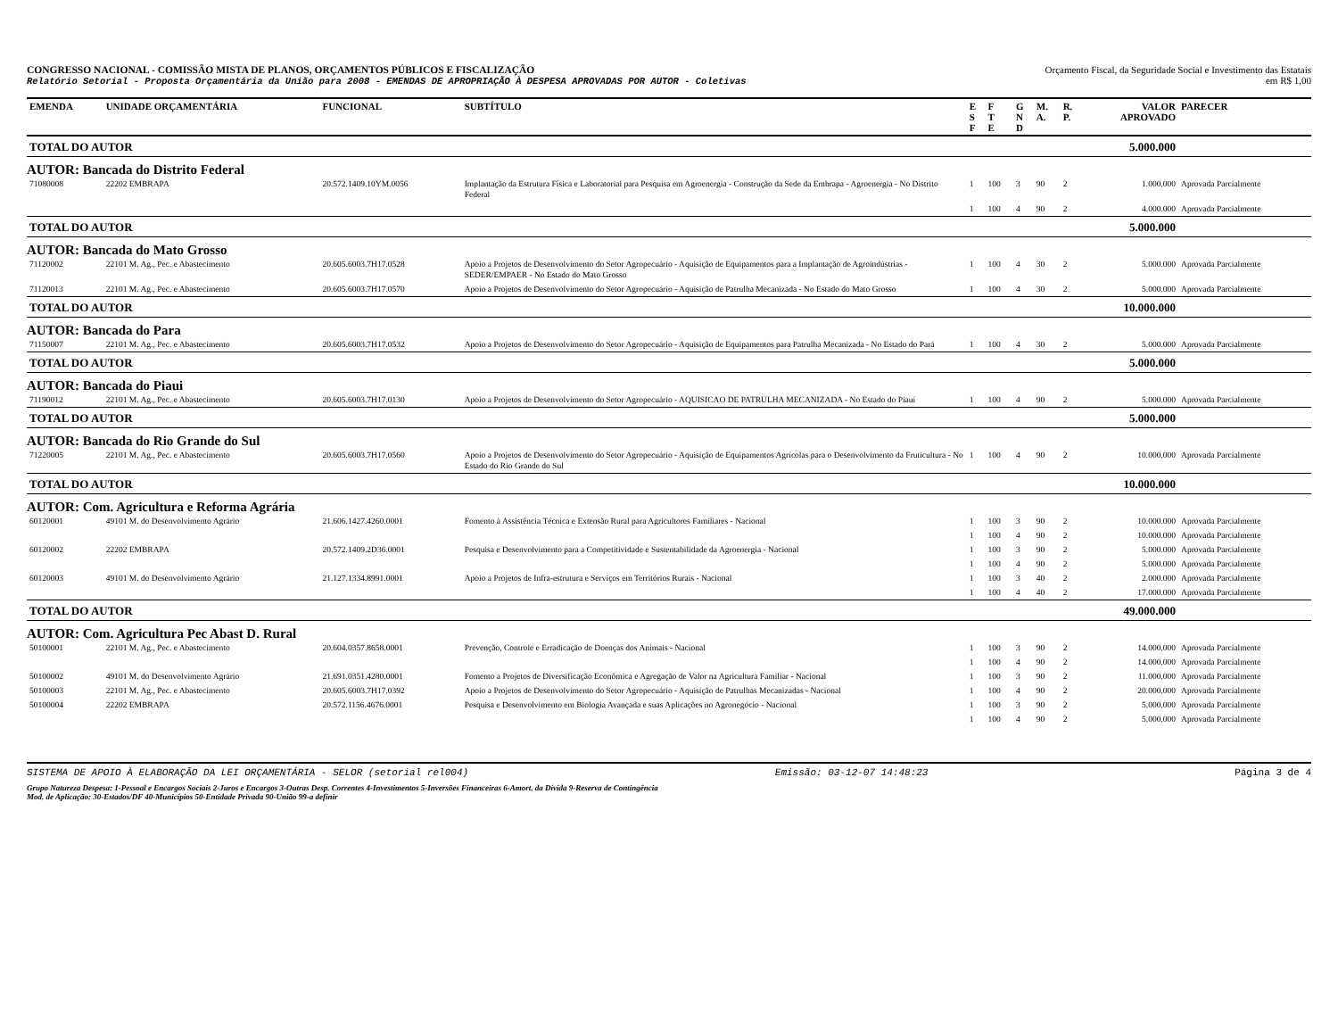CONGRESSO NACIONAL - COMISSÃO MISTA DE PLANOS, ORÇAMENTOS PÚBLICOS E FISCALIZAÇÃO
Relatório Setorial - Proposta Orçamentária da União para 2008 - EMENDAS DE APROPRIAÇÃO À DESPESA APROVADAS POR AUTOR - Coletivas
Orçamento Fiscal, da Seguridade Social e Investimento das Estatais
em R$ 1,00
| EMENDA | UNIDADE ORÇAMENTÁRIA | FUNCIONAL | SUBTÍTULO | E S F | F T E | G N D | M. A. | R. P. | VALOR APROVADO | PARECER |
| --- | --- | --- | --- | --- | --- | --- | --- | --- | --- | --- |
| TOTAL DO AUTOR | | | | | | | | | 5.000.000 | |
| AUTOR: Bancada do Distrito Federal | | | | | | | | | | |
| 71080008 | 22202 EMBRAPA | 20.572.1409.10YM.0056 | Implantação da Estrutura Física e Laboratorial para Pesquisa em Agroenergia - Construção da Sede da Embrapa - Agroenergia - No Distrito Federal | 1 | 100 | 3 | 90 | 2 | 1.000.000 | Aprovada Parcialmente |
| | | | | 1 | 100 | 4 | 90 | 2 | 4.000.000 | Aprovada Parcialmente |
| TOTAL DO AUTOR | | | | | | | | | 5.000.000 | |
| AUTOR: Bancada do Mato Grosso | | | | | | | | | | |
| 71120002 | 22101 M. Ag., Pec. e Abastecimento | 20.605.6003.7H17.0528 | Apoio a Projetos de Desenvolvimento do Setor Agropecuário - Aquisição de Equipamentos para a Implantação de Agroindústrias - SEDER/EMPAER - No Estado do Mato Grosso | 1 | 100 | 4 | 30 | 2 | 5.000.000 | Aprovada Parcialmente |
| 71120013 | 22101 M. Ag., Pec. e Abastecimento | 20.605.6003.7H17.0570 | Apoio a Projetos de Desenvolvimento do Setor Agropecuário - Aquisição de Patrulha Mecanizada - No Estado do Mato Grosso | 1 | 100 | 4 | 30 | 2 | 5.000.000 | Aprovada Parcialmente |
| TOTAL DO AUTOR | | | | | | | | | 10.000.000 | |
| AUTOR: Bancada do Para | | | | | | | | | | |
| 71150007 | 22101 M. Ag., Pec. e Abastecimento | 20.605.6003.7H17.0532 | Apoio a Projetos de Desenvolvimento do Setor Agropecuário - Aquisição de Equipamentos para Patrulha Mecanizada - No Estado do Pará | 1 | 100 | 4 | 30 | 2 | 5.000.000 | Aprovada Parcialmente |
| TOTAL DO AUTOR | | | | | | | | | 5.000.000 | |
| AUTOR: Bancada do Piaui | | | | | | | | | | |
| 71190012 | 22101 M. Ag., Pec. e Abastecimento | 20.605.6003.7H17.0130 | Apoio a Projetos de Desenvolvimento do Setor Agropecuário - AQUISICAO DE PATRULHA MECANIZADA - No Estado do Piauí | 1 | 100 | 4 | 90 | 2 | 5.000.000 | Aprovada Parcialmente |
| TOTAL DO AUTOR | | | | | | | | | 5.000.000 | |
| AUTOR: Bancada do Rio Grande do Sul | | | | | | | | | | |
| 71220005 | 22101 M. Ag., Pec. e Abastecimento | 20.605.6003.7H17.0560 | Apoio a Projetos de Desenvolvimento do Setor Agropecuário - Aquisição de Equipamentos Agrícolas para o Desenvolvimento da Fruticultura - No Estado do Rio Grande do Sul | 1 | 100 | 4 | 90 | 2 | 10.000.000 | Aprovada Parcialmente |
| TOTAL DO AUTOR | | | | | | | | | 10.000.000 | |
| AUTOR: Com. Agricultura e Reforma Agrária | | | | | | | | | | |
| 60120001 | 49101 M. do Desenvolvimento Agrário | 21.606.1427.4260.0001 | Fomento à Assistência Técnica e Extensão Rural para Agricultores Familiares - Nacional | 1 | 100 | 3 | 90 | 2 | 10.000.000 | Aprovada Parcialmente |
| | | | | 1 | 100 | 4 | 90 | 2 | 10.000.000 | Aprovada Parcialmente |
| 60120002 | 22202 EMBRAPA | 20.572.1409.2D36.0001 | Pesquisa e Desenvolvimento para a Competitividade e Sustentabilidade da Agroenergia - Nacional | 1 | 100 | 3 | 90 | 2 | 5.000.000 | Aprovada Parcialmente |
| | | | | 1 | 100 | 4 | 90 | 2 | 5.000.000 | Aprovada Parcialmente |
| 60120003 | 49101 M. do Desenvolvimento Agrário | 21.127.1334.8991.0001 | Apoio a Projetos de Infra-estrutura e Serviços em Territórios Rurais - Nacional | 1 | 100 | 3 | 40 | 2 | 2.000.000 | Aprovada Parcialmente |
| | | | | 1 | 100 | 4 | 40 | 2 | 17.000.000 | Aprovada Parcialmente |
| TOTAL DO AUTOR | | | | | | | | | 49.000.000 | |
| AUTOR: Com. Agricultura Pec Abast D. Rural | | | | | | | | | | |
| 50100001 | 22101 M. Ag., Pec. e Abastecimento | 20.604.0357.8658.0001 | Prevenção, Controle e Erradicação de Doenças dos Animais - Nacional | 1 | 100 | 3 | 90 | 2 | 14.000.000 | Aprovada Parcialmente |
| | | | | 1 | 100 | 4 | 90 | 2 | 14.000.000 | Aprovada Parcialmente |
| 50100002 | 49101 M. do Desenvolvimento Agrário | 21.691.0351.4280.0001 | Fomento a Projetos de Diversificação Econômica e Agregação de Valor na Agricultura Familiar - Nacional | 1 | 100 | 3 | 90 | 2 | 11.000.000 | Aprovada Parcialmente |
| 50100003 | 22101 M. Ag., Pec. e Abastecimento | 20.605.6003.7H17.0392 | Apoio a Projetos de Desenvolvimento do Setor Agropecuário - Aquisição de Patrulhas Mecanizadas - Nacional | 1 | 100 | 4 | 90 | 2 | 20.000.000 | Aprovada Parcialmente |
| 50100004 | 22202 EMBRAPA | 20.572.1156.4676.0001 | Pesquisa e Desenvolvimento em Biologia Avançada e suas Aplicações no Agronegócio - Nacional | 1 | 100 | 3 | 90 | 2 | 5.000.000 | Aprovada Parcialmente |
| | | | | 1 | 100 | 4 | 90 | 2 | 5.000.000 | Aprovada Parcialmente |
SISTEMA DE APOIO À ELABORAÇÃO DA LEI ORÇAMENTÁRIA - SELOR (setorial rel004) Emissão: 03-12-07 14:48:23 Página 3 de 4
Grupo Natureza Despesa: 1-Pessoal e Encargos Sociais 2-Juros e Encargos 3-Outras Desp. Correntes 4-Investimentos 5-Inversões Financeiras 6-Amort. da Dívida 9-Reserva de Contingência
Mod. de Aplicação: 30-Estados/DF 40-Municípios 50-Entidade Privada 90-União 99-a definir